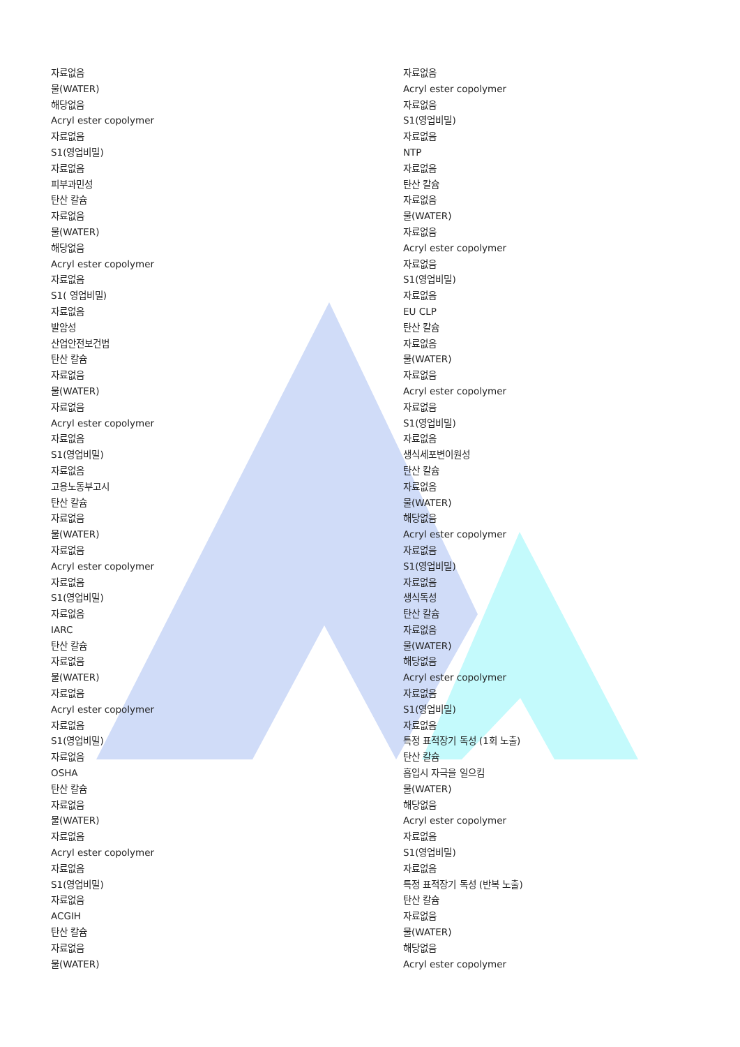자료없음
물(WATER)
해당없음
Acryl ester copolymer
자료없음
S1(영업비밀)
자료없음
피부과민성
탄산 칼슘
자료없음
물(WATER)
해당없음
Acryl ester copolymer
자료없음
S1( 영업비밀)
자료없음
발암성
산업안전보건법
탄산 칼슘
자료없음
물(WATER)
자료없음
Acryl ester copolymer
자료없음
S1(영업비밀)
자료없음
고용노동부고시
탄산 칼슘
자료없음
물(WATER)
자료없음
Acryl ester copolymer
자료없음
S1(영업비밀)
자료없음
IARC
탄산 칼슘
자료없음
물(WATER)
자료없음
Acryl ester copolymer
자료없음
S1(영업비밀)
자료없음
OSHA
탄산 칼슘
자료없음
물(WATER)
자료없음
Acryl ester copolymer
자료없음
S1(영업비밀)
자료없음
ACGIH
탄산 칼슘
자료없음
물(WATER)
자료없음
Acryl ester copolymer
자료없음
S1(영업비밀)
자료없음
NTP
자료없음
탄산 칼슘
자료없음
물(WATER)
자료없음
Acryl ester copolymer
자료없음
S1(영업비밀)
자료없음
EU CLP
탄산 칼슘
자료없음
물(WATER)
자료없음
Acryl ester copolymer
자료없음
S1(영업비밀)
자료없음
생식세포변이원성
탄산 칼슘
자료없음
물(WATER)
해당없음
Acryl ester copolymer
자료없음
S1(영업비밀)
자료없음
생식독성
탄산 칼슘
자료없음
물(WATER)
해당없음
Acryl ester copolymer
자료없음
S1(영업비밀)
자료없음
특정 표적장기 독성 (1회 노출)
탄산 칼슘
흡입시 자극을 일으킴
물(WATER)
해당없음
Acryl ester copolymer
자료없음
S1(영업비밀)
자료없음
특정 표적장기 독성 (반복 노출)
탄산 칼슘
자료없음
물(WATER)
해당없음
Acryl ester copolymer